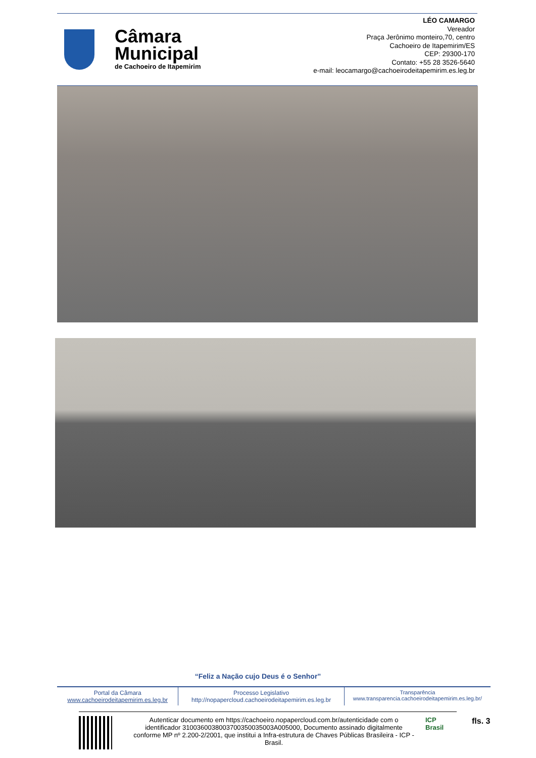Câmara
Municipal
de Cachoeiro de Itapemirim
LÉO CAMARGO
Vereador
Praça Jerônimo monteiro,70, centro
Cachoeiro de Itapemirim/ES
CEP: 29300-170
Contato: +55 28 3526-5640
e-mail: leocamargo@cachoeirodeitapemirim.es.leg.br
“Feliz a Nação cujo Deus é o Senhor”
Portal da Câmara
www.cachoeirodeitapemirim.es.leg.br
Processo Legislativo
http://nopapercloud.cachoeirodeitapemirim.es.leg.br
Transparência
www.transparencia.cachoeirodeitapemirim.es.leg.br/
Autenticar documento em https://cachoeiro.nopapercloud.com.br/autenticidade com o identificador 3100360038003700350035003A005000, Documento assinado digitalmente conforme MP nº 2.200-2/2001, que institui a Infra-estrutura de Chaves Públicas Brasileira - ICP - Brasil.
ICP
Brasil
fls. 3